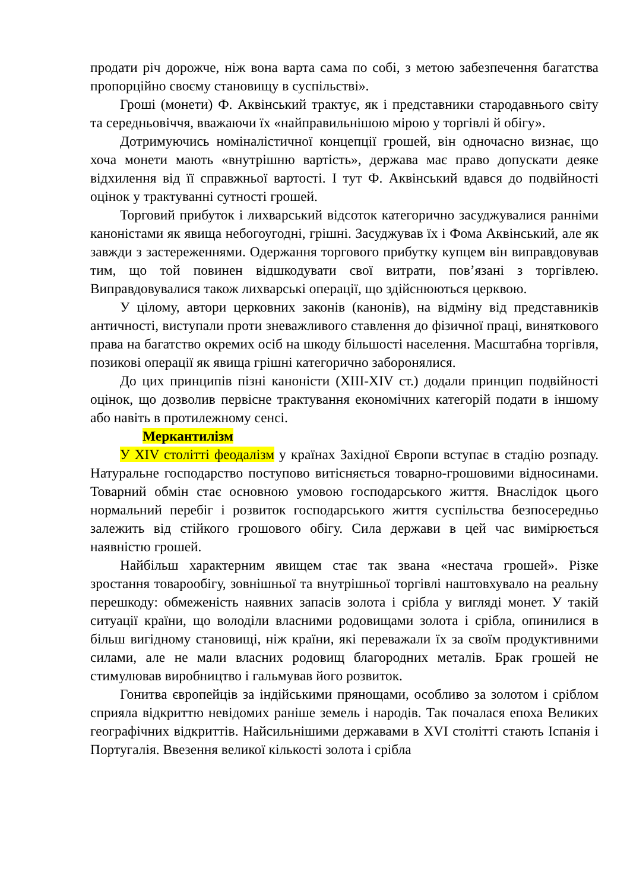продати річ дорожче, ніж вона варта сама по собі, з метою забезпечення багатства пропорційно своєму становищу в суспільстві».
Гроші (монети) Ф. Аквінський трактує, як і представники стародавнього світу та середньовіччя, вважаючи їх «найправильнішою мірою у торгівлі й обігу».
Дотримуючись номіналістичної концепції грошей, він одночасно визнає, що хоча монети мають «внутрішню вартість», держава має право допускати деяке відхилення від її справжньої вартості. І тут Ф. Аквінський вдався до подвійності оцінок у трактуванні сутності грошей.
Торговий прибуток і лихварський відсоток категорично засуджувалися ранніми каноністами як явища небогоугодні, грішні. Засуджував їх і Фома Аквінський, але як завжди з застереженнями. Одержання торгового прибутку купцем він виправдовував тим, що той повинен відшкодувати свої витрати, пов’язані з торгівлею. Виправдовувалися також лихварські операції, що здійснюються церквою.
У цілому, автори церковних законів (канонів), на відміну від представників античності, виступали проти зневажливого ставлення до фізичної праці, виняткового права на багатство окремих осіб на шкоду більшості населення. Масштабна торгівля, позикові операції як явища грішні категорично заборонялися.
До цих принципів пізні каноністи (XIII-XIV ст.) додали принцип подвійності оцінок, що дозволив первісне трактування економічних категорій подати в іншому або навіть в протилежному сенсі.
Меркантилізм
У XIV столітті феодалізм у країнах Західної Європи вступає в стадію розпаду. Натуральне господарство поступово витісняється товарно-грошовими відносинами. Товарний обмін стає основною умовою господарського життя. Внаслідок цього нормальний перебіг і розвиток господарського життя суспільства безпосередньо залежить від стійкого грошового обігу. Сила держави в цей час вимірюється наявністю грошей.
Найбільш характерним явищем стає так звана «нестача грошей». Різке зростання товарообігу, зовнішньої та внутрішньої торгівлі наштовхувало на реальну перешкоду: обмеженість наявних запасів золота і срібла у вигляді монет. У такій ситуації країни, що володіли власними родовищами золота і срібла, опинилися в більш вигідному становищі, ніж країни, які переважали їх за своїм продуктивними силами, але не мали власних родовищ благородних металів. Брак грошей не стимулював виробництво і гальмував його розвиток.
Гонитва європейців за індійськими прянощами, особливо за золотом і сріблом сприяла відкриттю невідомих раніше земель і народів. Так почалася епоха Великих географічних відкриттів. Найсильнішими державами в XVI столітті стають Іспанія і Португалія. Ввезення великої кількості золота і срібла